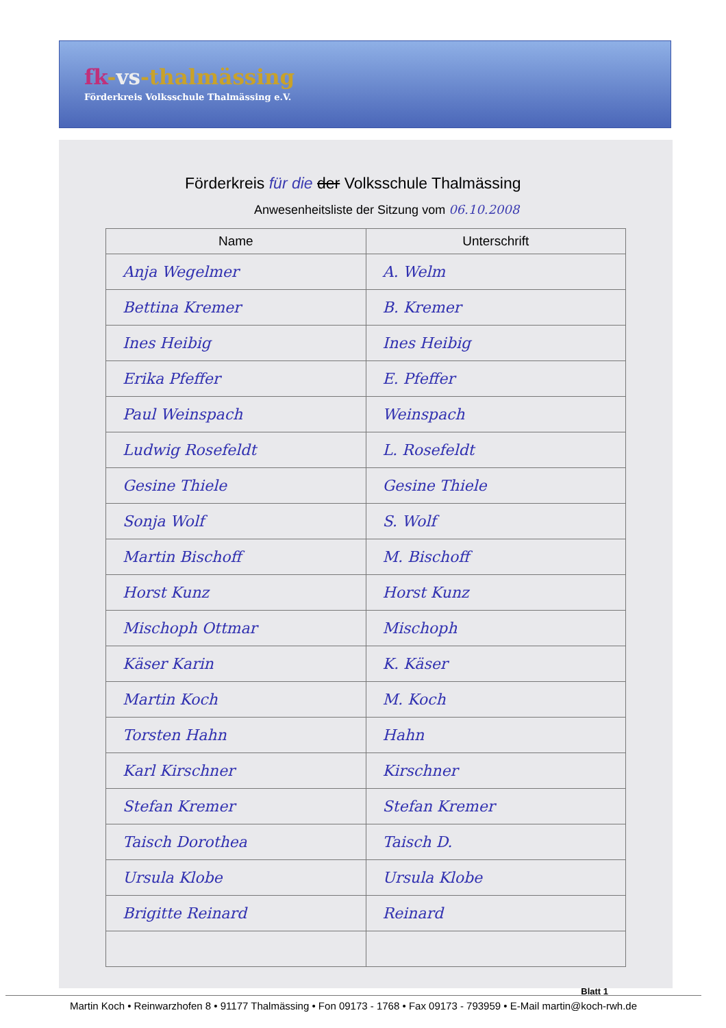fk-vs-thalmässing
Förderkreis Volksschule Thalmässing e.V.
Förderkreis für die der Volksschule Thalmässing
Anwesenheitsliste der Sitzung vom 06.10.2008
| Name | Unterschrift |
| --- | --- |
| Anja Wegelmer | A. Welm |
| Bettina Kremer | B. Kremer |
| Ines Heibig | Ines Heibig |
| Erika Pfeffer | E. Pfeffer |
| Paul Weinspach | Weinspach |
| Ludwig Rosefeldt | L. Rosefeldt |
| Gesine Thiele | Gesine Thiele |
| Sonja Wolf | S. Wolf |
| Martin Bischoff | M. Bischoff |
| Horst Kunz | Horst Kunz |
| Mischoph Ottmar | Mischoph |
| Käser Karin | K. Käser |
| Martin Koch | M. Koch |
| Torsten Hahn | Hahn |
| Karl Kirschner | Kirschner |
| Stefan Kremer | Stefan Kremer |
| Taisch Dorothea | Taisch D. |
| Ursula Klobe | Ursula Klobe |
| Brigitte Reinard | Reinard |
Blatt 1
Martin Koch • Reinwarzhofen 8 • 91177 Thalmässing • Fon 09173 - 1768 • Fax 09173 - 793959 • E-Mail martin@koch-rwh.de